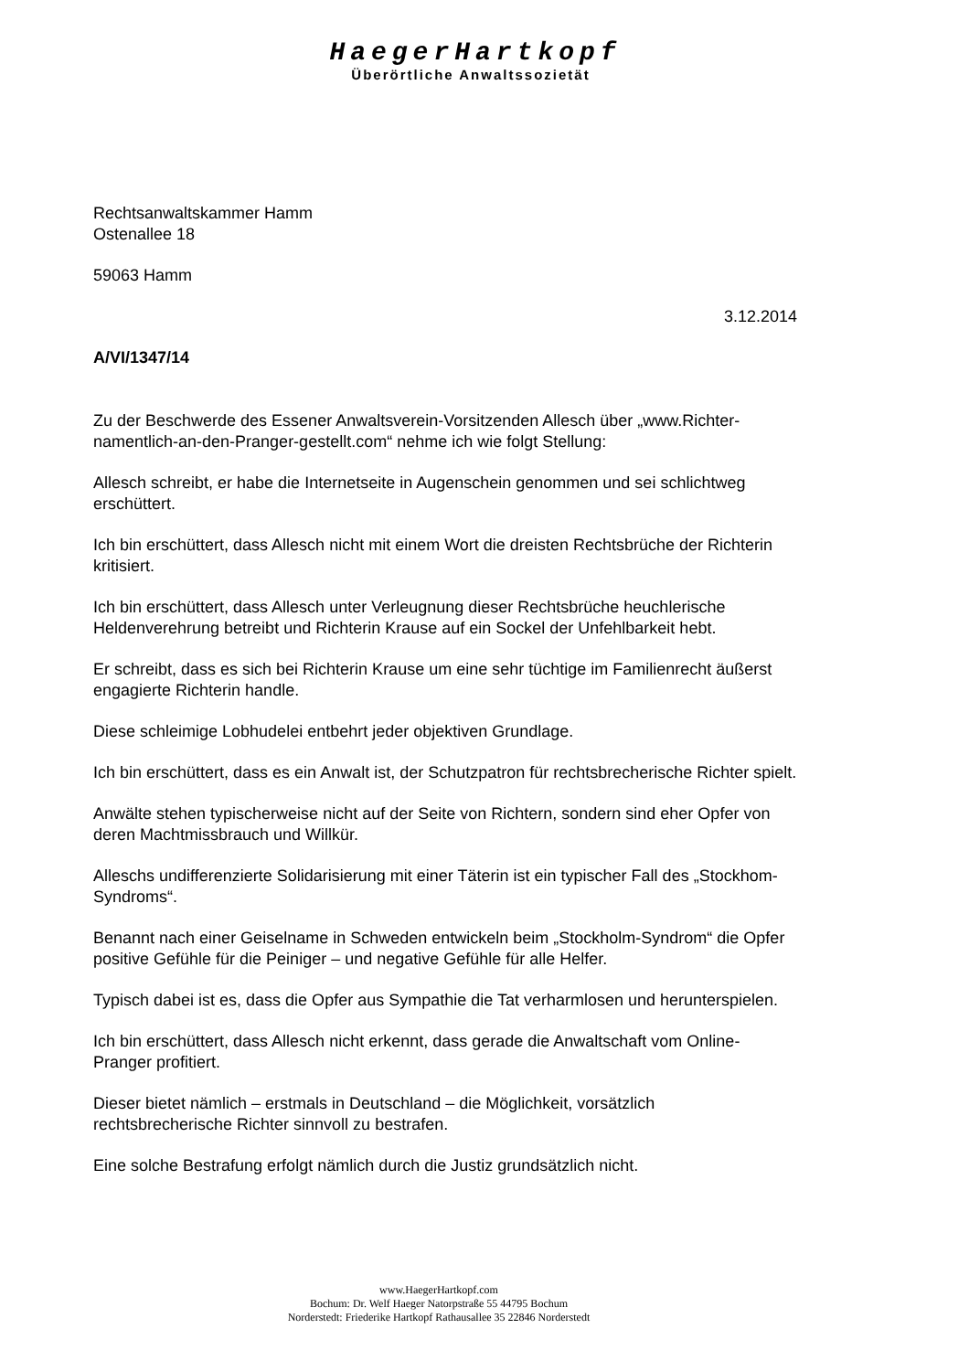HaegerHartkopf
Überörtliche Anwaltssozietät
Rechtsanwaltskammer Hamm
Ostenallee 18
59063 Hamm
3.12.2014
A/VI/1347/14
Zu der Beschwerde des Essener Anwaltsverein-Vorsitzenden Allesch über „www.Richter-namentlich-an-den-Pranger-gestellt.com“ nehme ich wie folgt Stellung:
Allesch schreibt, er habe die Internetseite in Augenschein genommen und sei schlichtweg erschüttert.
Ich bin erschüttert, dass Allesch nicht mit einem Wort die dreisten Rechtsbrüche der Richterin kritisiert.
Ich bin erschüttert, dass Allesch unter Verleugnung dieser Rechtsbrüche heuchlerische Heldenverehrung betreibt und Richterin Krause auf ein Sockel der Unfehlbarkeit hebt.
Er schreibt, dass es sich bei Richterin Krause um eine sehr tüchtige im Familienrecht äußerst engagierte Richterin handle.
Diese schleimige Lobhudelei entbehrt jeder objektiven Grundlage.
Ich bin erschüttert, dass es ein Anwalt ist, der Schutzpatron für rechtsbrecherische Richter spielt.
Anwälte stehen typischerweise nicht auf der Seite von Richtern, sondern sind eher Opfer von deren Machtmissbrauch und Willkür.
Alleschs undifferenzierte Solidarisierung mit einer Täterin ist ein typischer Fall des „Stockhom-Syndroms“.
Benannt nach einer Geiselname in Schweden entwickeln beim „Stockholm-Syndrom“ die Opfer positive Gefühle für die Peiniger – und negative Gefühle für alle Helfer.
Typisch dabei ist es, dass die Opfer aus Sympathie die Tat verharmlosen und herunterspielen.
Ich bin erschüttert, dass Allesch nicht erkennt, dass gerade die Anwaltschaft vom Online-Pranger profitiert.
Dieser bietet nämlich – erstmals in Deutschland – die Möglichkeit, vorsätzlich rechtsbrecherische Richter sinnvoll zu bestrafen.
Eine solche Bestrafung erfolgt nämlich durch die Justiz grundsätzlich nicht.
www.HaegerHartkopf.com
Bochum: Dr. Welf Haeger Natorpstraße 55 44795 Bochum
Norderstedt: Friederike Hartkopf Rathausallee 35 22846 Norderstedt